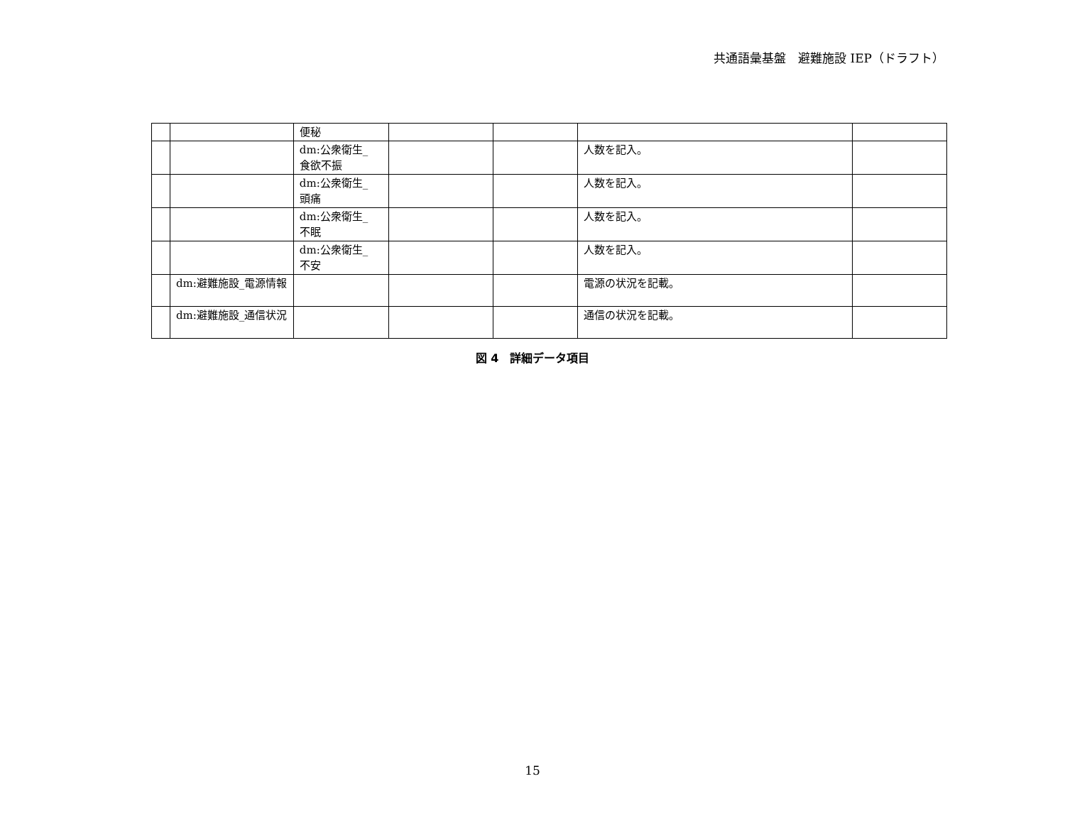共通語彙基盤　避難施設 IEP（ドラフト）
| | | 便秘 | | | | |
| | | dm:公衆衛生_ 食欲不振 | | | 人数を記入。 | |
| | | dm:公衆衛生_ 頭痛 | | | 人数を記入。 | |
| | | dm:公衆衛生_ 不眠 | | | 人数を記入。 | |
| | | dm:公衆衛生_ 不安 | | | 人数を記入。 | |
| | dm:避難施設_電源情報 | | | | 電源の状況を記載。 | |
| | dm:避難施設_通信状況 | | | | 通信の状況を記載。 | |
図 4　詳細データ項目
15